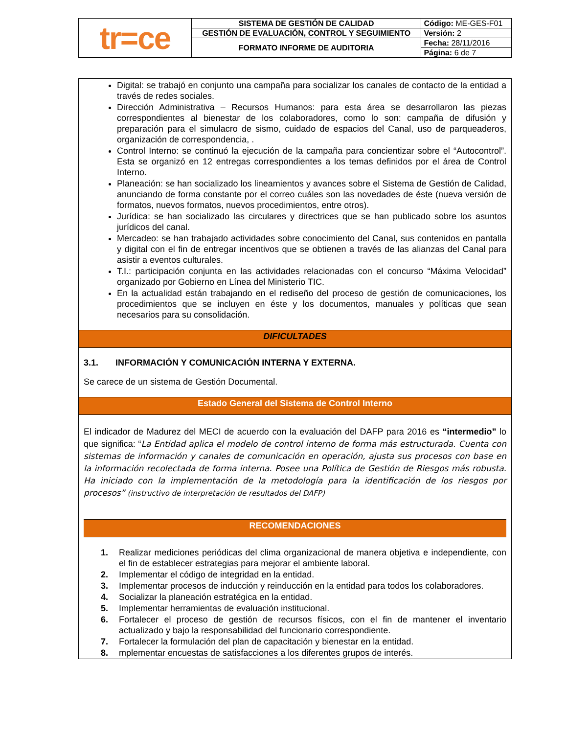| tr=ce | SISTEMA DE GESTIÓN DE CALIDAD | Código: ME-GES-F01 |
| | GESTIÓN DE EVALUACIÓN, CONTROL Y SEGUIMIENTO | Versión: 2 |
| | FORMATO INFORME DE AUDITORIA | Fecha: 28/11/2016 |
| | | Página: 6 de 7 |
Digital: se trabajó en conjunto una campaña para socializar los canales de contacto de la entidad a través de redes sociales.
Dirección Administrativa – Recursos Humanos: para esta área se desarrollaron las piezas correspondientes al bienestar de los colaboradores, como lo son: campaña de difusión y preparación para el simulacro de sismo, cuidado de espacios del Canal, uso de parqueaderos, organización de correspondencia, .
Control Interno: se continuó la ejecución de la campaña para concientizar sobre el “Autocontrol”. Esta se organizó en 12 entregas correspondientes a los temas definidos por el área de Control Interno.
Planeación: se han socializado los lineamientos y avances sobre el Sistema de Gestión de Calidad, anunciando de forma constante por el correo cuáles son las novedades de éste (nueva versión de formatos, nuevos formatos, nuevos procedimientos, entre otros).
Jurídica: se han socializado las circulares y directrices que se han publicado sobre los asuntos jurídicos del canal.
Mercadeo: se han trabajado actividades sobre conocimiento del Canal, sus contenidos en pantalla y digital con el fin de entregar incentivos que se obtienen a través de las alianzas del Canal para asistir a eventos culturales.
T.I.: participación conjunta en las actividades relacionadas con el concurso “Máxima Velocidad” organizado por Gobierno en Línea del Ministerio TIC.
En la actualidad están trabajando en el rediseño del proceso de gestión de comunicaciones, los procedimientos que se incluyen en éste y los documentos, manuales y políticas que sean necesarios para su consolidación.
DIFICULTADES
3.1. INFORMACIÓN Y COMUNICACIÓN INTERNA Y EXTERNA.
Se carece de un sistema de Gestión Documental.
Estado General del Sistema de Control Interno
El indicador de Madurez del MECI de acuerdo con la evaluación del DAFP para 2016 es “intermedio” lo que significa: “La Entidad aplica el modelo de control interno de forma más estructurada. Cuenta con sistemas de información y canales de comunicación en operación, ajusta sus procesos con base en la información recolectada de forma interna. Posee una Política de Gestión de Riesgos más robusta. Ha iniciado con la implementación de la metodología para la identificación de los riesgos por procesos” (instructivo de interpretación de resultados del DAFP)
RECOMENDACIONES
1. Realizar mediciones periódicas del clima organizacional de manera objetiva e independiente, con el fin de establecer estrategias para mejorar el ambiente laboral.
2. Implementar el código de integridad en la entidad.
3. Implementar procesos de inducción y reinducción en la entidad para todos los colaboradores.
4. Socializar la planeación estratégica en la entidad.
5. Implementar herramientas de evaluación institucional.
6. Fortalecer el proceso de gestión de recursos físicos, con el fin de mantener el inventario actualizado y bajo la responsabilidad del funcionario correspondiente.
7. Fortalecer la formulación del plan de capacitación y bienestar en la entidad.
8. mplementar encuestas de satisfacciones a los diferentes grupos de interés.